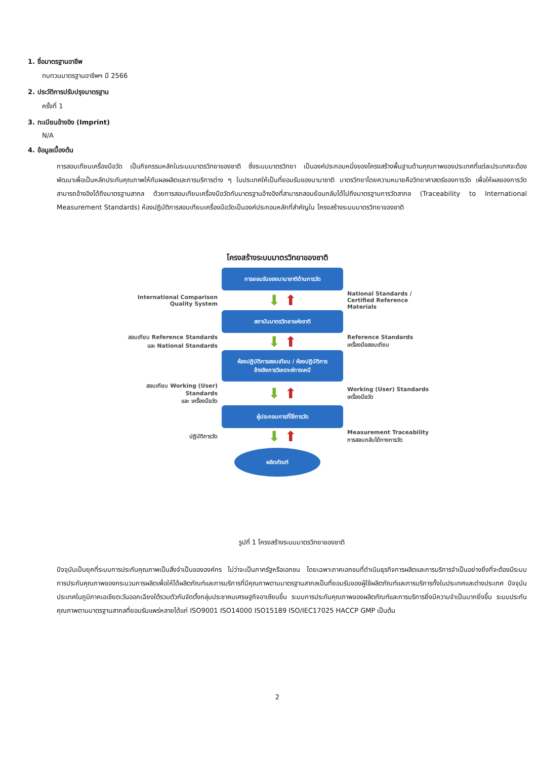1. ชื่อมาตรฐานอาชีพ
ทบทวนมาตรฐานอาชีพฯ ปี 2566
2. ประวัติการปรับปรุงมาตรฐาน
ครั้งที่ 1
3. ทะเบียนอ้างอิง (Imprint)
N/A
4. ข้อมูลเบื้องต้น
การสอบเทียบเครื่องมือวัด เป็นกิจกรรมหลักในระบบมาตรวิทยาของชาติ ซึ่งระบบมาตรวิทยา เป็นองค์ประกอบหนึ่งของโครงสร้างพื้นฐานด้านคุณภาพของประเทศที่แต่ละประเทศจะต้องพัฒนาเพื่อเป็นหลักประกันคุณภาพให้กับผลผลิตและการบริการต่าง ๆ ในประเทศให้เป็นที่ยอมรับของนานาชาติ มาตรวิทยาโดยความหมายคือวิทยาศาสตร์ของการวัด เพื่อให้ผลของการวัดสามารถอ้างอิงได้ถึงมาตรฐานสากล ด้วยการสอบเทียบเครื่องมือวัดกับมาตรฐานอ้างอิงที่สามารถสอบย้อนกลับได้ไปถึงมาตรฐานการวัดสากล (Traceability to International Measurement Standards) ห้องปฏิบัติการสอบเทียบเครื่องมือวัดเป็นองค์ประกอบหลักที่สำคัญใน โครงสร้างระบบมาตรวิทยาของชาติ
โครงสร้างระบบมาตรวิทยาของชาติ
การยอมรับของนานาชาติด้านการวัด
International Comparison
Quality System
⬇ ⬆
National Standards /
Certified Reference Materials
สถาบันมาตรวิทยาแห่งชาติ
สอบเทียบ Reference Standards
และ National Standards
⬇ ⬆
Reference Standards
เครื่องมือสอบเทียบ
ห้องปฏิบัติการสอบเทียบ / ห้องปฏิบัติการ
อ้างอิงการวิเคราะห์ทางเคมี
สอบเทียบ Working (User) Standards
และ เครื่องมือวัด
⬇ ⬆
Working (User) Standards
เครื่องมือวัด
ผู้ประกอบการที่ใช้การวัด
ปฏิบัติการวัด
⬇ ⬆
Measurement Traceability
การสอบกลับได้ทางการวัด
ผลิตภัณฑ์
รูปที่ 1 โครงสร้างระบบมาตรวิทยาของชาติ
ปัจจุบันเป็นยุคที่ระบบการประกันคุณภาพเป็นสิ่งจำเป็นขององค์กร ไม่ว่าจะเป็นภาครัฐหรือเอกชน โดยเฉพาะภาคเอกชนที่ดำเนินธุรกิจการผลิตและการบริการจำเป็นอย่างยิ่งที่จะต้องมีระบบการประกันคุณภาพของกระบวนการผลิตเพื่อให้ได้ผลิตภัณฑ์และการบริการที่มีคุณภาพตามมาตรฐานสากลเป็นที่ยอมรับของผู้ใช้ผลิตภัณฑ์และการบริการทั้งในประเทศและต่างประเทศ ปัจจุบันประเทศในภูมิภาคเอเชียตะวันออกเฉียงใต้รวมตัวกันจัดตั้งกลุ่มประชาคมเศรษฐกิจอาเซียนขึ้น ระบบการประกันคุณภาพของผลิตภัณฑ์และการบริการยิ่งมีความจำเป็นมากยิ่งขึ้น ระบบประกันคุณภาพตามมาตรฐานสากลที่ยอมรับแพร่หลายได้แก่ ISO9001 ISO14000 ISO15189 ISO/IEC17025 HACCP GMP เป็นต้น
2